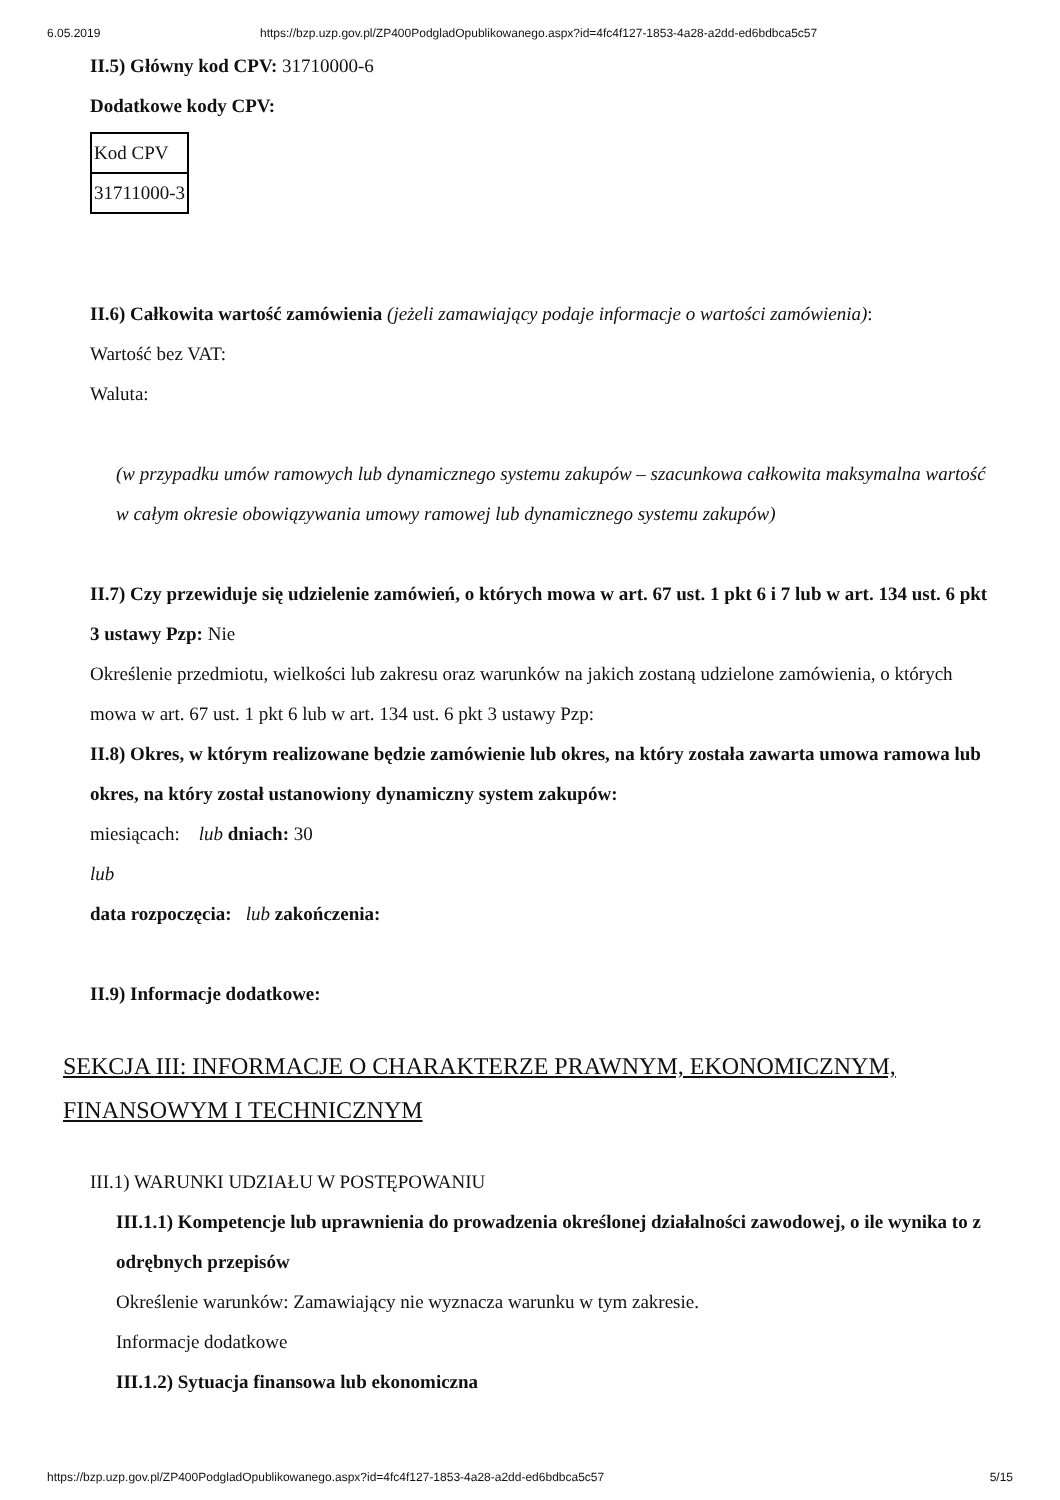6.05.2019 https://bzp.uzp.gov.pl/ZP400PodgladOpublikowanego.aspx?id=4fc4f127-1853-4a28-a2dd-ed6bdbca5c57
II.5) Główny kod CPV: 31710000-6
Dodatkowe kody CPV:
| Kod CPV |
| 31711000-3 |
II.6) Całkowita wartość zamówienia (jeżeli zamawiający podaje informacje o wartości zamówienia):
Wartość bez VAT:
Waluta:
(w przypadku umów ramowych lub dynamicznego systemu zakupów – szacunkowa całkowita maksymalna wartość w całym okresie obowiązywania umowy ramowej lub dynamicznego systemu zakupów)
II.7) Czy przewiduje się udzielenie zamówień, o których mowa w art. 67 ust. 1 pkt 6 i 7 lub w art. 134 ust. 6 pkt 3 ustawy Pzp: Nie
Określenie przedmiotu, wielkości lub zakresu oraz warunków na jakich zostaną udzielone zamówienia, o których mowa w art. 67 ust. 1 pkt 6 lub w art. 134 ust. 6 pkt 3 ustawy Pzp:
II.8) Okres, w którym realizowane będzie zamówienie lub okres, na który została zawarta umowa ramowa lub okres, na który został ustanowiony dynamiczny system zakupów:
miesiącach: lub dniach: 30
lub
data rozpoczęcia: lub zakończenia:
II.9) Informacje dodatkowe:
SEKCJA III: INFORMACJE O CHARAKTERZE PRAWNYM, EKONOMICZNYM, FINANSOWYM I TECHNICZNYM
III.1) WARUNKI UDZIAŁU W POSTĘPOWANIU
III.1.1) Kompetencje lub uprawnienia do prowadzenia określonej działalności zawodowej, o ile wynika to z odrębnych przepisów
Określenie warunków: Zamawiający nie wyznacza warunku w tym zakresie.
Informacje dodatkowe
III.1.2) Sytuacja finansowa lub ekonomiczna
https://bzp.uzp.gov.pl/ZP400PodgladOpublikowanego.aspx?id=4fc4f127-1853-4a28-a2dd-ed6bdbca5c57 5/15